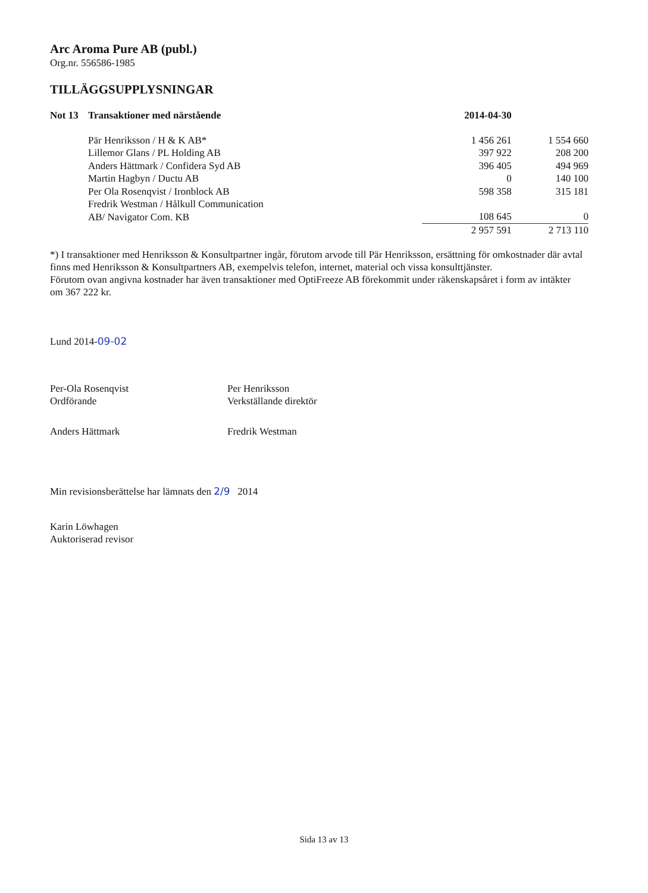Arc Aroma Pure AB (publ.)
Org.nr. 556586-1985
TILLÄGGSUPPLYSNINGAR
| Not 13 | Transaktioner med närstående | 2014-04-30 | |
| --- | --- | --- | --- |
| | Pär Henriksson / H & K AB* | 1 456 261 | 1 554 660 |
| | Lillemor Glans / PL Holding AB | 397 922 | 208 200 |
| | Anders Hättmark / Confidera Syd AB | 396 405 | 494 969 |
| | Martin Hagbyn / Ductu AB | 0 | 140 100 |
| | Per Ola Rosenqvist / Ironblock AB | 598 358 | 315 181 |
| | Fredrik Westman / Hålkull Communication AB/ Navigator Com. KB | 108 645 | 0 |
| | | 2 957 591 | 2 713 110 |
*) I transaktioner med Henriksson & Konsultpartner ingår, förutom arvode till Pär Henriksson, ersättning för omkostnader där avtal finns med Henriksson & Konsultpartners AB, exempelvis telefon, internet, material och vissa konsulttjänster.
Förutom ovan angivna kostnader har även transaktioner med OptiFreeze AB förekommit under räkenskapsåret i form av intäkter om 367 222 kr.
Lund 2014-09-02
Per-Ola Rosenqvist
Ordförande
Per Henriksson
Verkställande direktör
Anders Hättmark
Fredrik Westman
Min revisionsberättelse har lämnats den 2/9 2014
Karin Löwhagen
Auktoriserad revisor
Sida 13 av 13